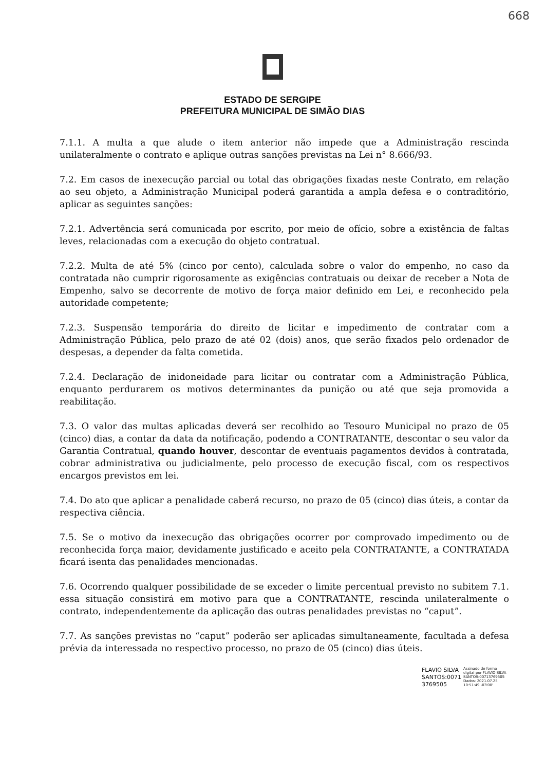668
ESTADO DE SERGIPE
PREFEITURA MUNICIPAL DE SIMÃO DIAS
7.1.1. A multa a que alude o item anterior não impede que a Administração rescinda unilateralmente o contrato e aplique outras sanções previstas na Lei n° 8.666/93.
7.2. Em casos de inexecução parcial ou total das obrigações fixadas neste Contrato, em relação ao seu objeto, a Administração Municipal poderá garantida a ampla defesa e o contraditório, aplicar as seguintes sanções:
7.2.1. Advertência será comunicada por escrito, por meio de ofício, sobre a existência de faltas leves, relacionadas com a execução do objeto contratual.
7.2.2. Multa de até 5% (cinco por cento), calculada sobre o valor do empenho, no caso da contratada não cumprir rigorosamente as exigências contratuais ou deixar de receber a Nota de Empenho, salvo se decorrente de motivo de força maior definido em Lei, e reconhecido pela autoridade competente;
7.2.3. Suspensão temporária do direito de licitar e impedimento de contratar com a Administração Pública, pelo prazo de até 02 (dois) anos, que serão fixados pelo ordenador de despesas, a depender da falta cometida.
7.2.4. Declaração de inidoneidade para licitar ou contratar com a Administração Pública, enquanto perdurarem os motivos determinantes da punição ou até que seja promovida a reabilitação.
7.3. O valor das multas aplicadas deverá ser recolhido ao Tesouro Municipal no prazo de 05 (cinco) dias, a contar da data da notificação, podendo a CONTRATANTE, descontar o seu valor da Garantia Contratual, quando houver, descontar de eventuais pagamentos devidos à contratada, cobrar administrativa ou judicialmente, pelo processo de execução fiscal, com os respectivos encargos previstos em lei.
7.4. Do ato que aplicar a penalidade caberá recurso, no prazo de 05 (cinco) dias úteis, a contar da respectiva ciência.
7.5. Se o motivo da inexecução das obrigações ocorrer por comprovado impedimento ou de reconhecida força maior, devidamente justificado e aceito pela CONTRATANTE, a CONTRATADA ficará isenta das penalidades mencionadas.
7.6. Ocorrendo qualquer possibilidade de se exceder o limite percentual previsto no subitem 7.1. essa situação consistirá em motivo para que a CONTRATANTE, rescinda unilateralmente o contrato, independentemente da aplicação das outras penalidades previstas no “caput”.
7.7. As sanções previstas no “caput” poderão ser aplicadas simultaneamente, facultada a defesa prévia da interessada no respectivo processo, no prazo de 05 (cinco) dias úteis.
FLAVIO SILVA SANTOS:0071 3769505
Assinado de forma digital por FLAVIO SILVA SANTOS:00713769505 Dados: 2021.07.25 10:51:49 -03'00'